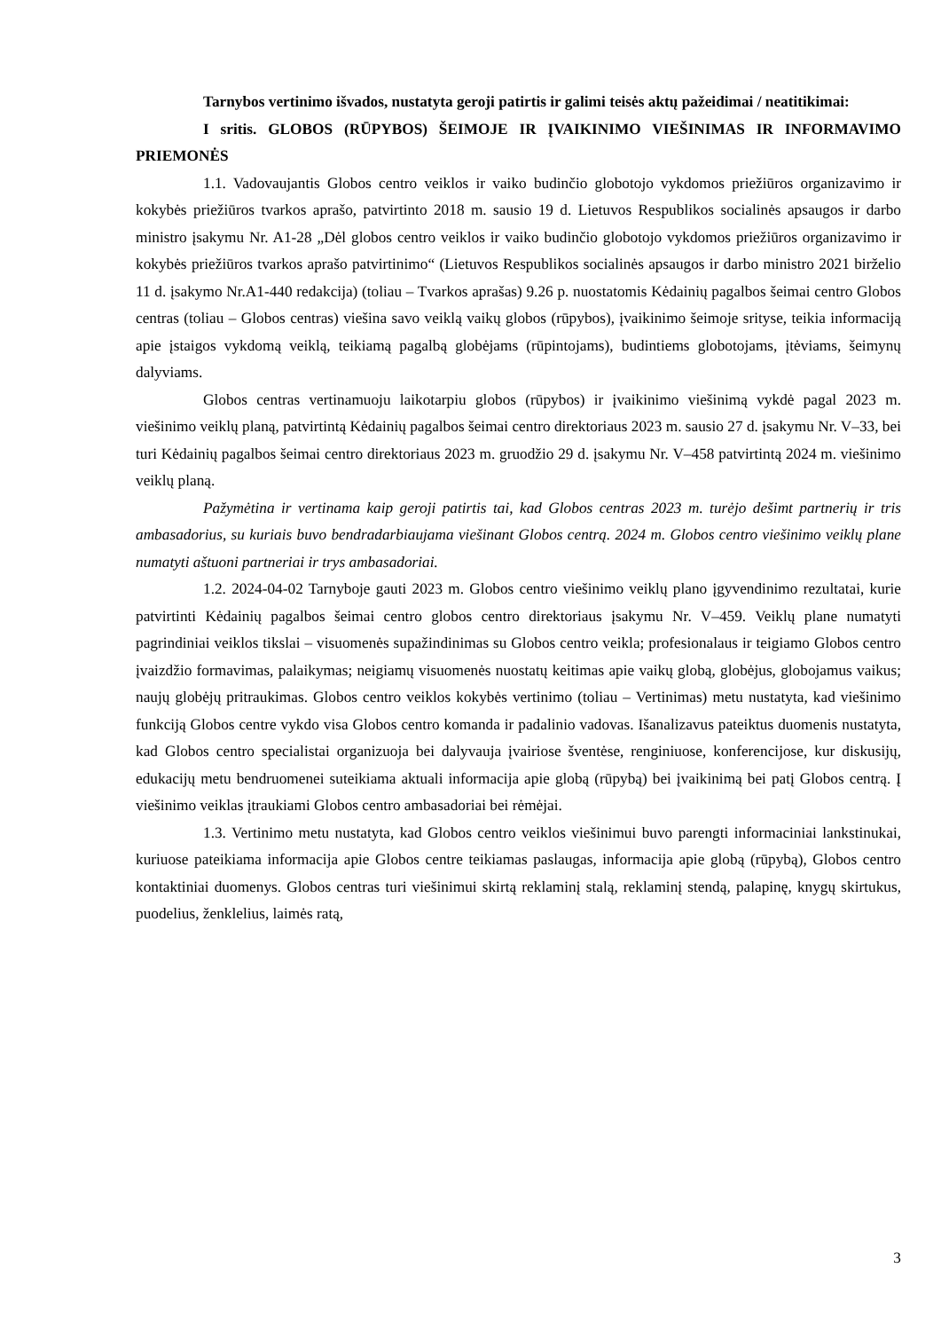Tarnybos vertinimo išvados, nustatyta geroji patirtis ir galimi teisės aktų pažeidimai / neatitikimai:
I sritis. GLOBOS (RŪPYBOS) ŠEIMOJE IR ĮVAIKINIMO VIEŠINIMAS IR INFORMAVIMO PRIEMONĖS
1.1. Vadovaujantis Globos centro veiklos ir vaiko budinčio globotojo vykdomos priežiūros organizavimo ir kokybės priežiūros tvarkos aprašo, patvirtinto 2018 m. sausio 19 d. Lietuvos Respublikos socialinės apsaugos ir darbo ministro įsakymu Nr. A1-28 „Dėl globos centro veiklos ir vaiko budinčio globotojo vykdomos priežiūros organizavimo ir kokybės priežiūros tvarkos aprašo patvirtinimo“ (Lietuvos Respublikos socialinės apsaugos ir darbo ministro 2021 birželio 11 d. įsakymo Nr.A1-440 redakcija) (toliau – Tvarkos aprašas) 9.26 p. nuostatomis Kėdainių pagalbos šeimai centro Globos centras (toliau – Globos centras) viešina savo veiklą vaikų globos (rūpybos), įvaikinimo šeimoje srityse, teikia informaciją apie įstaigos vykdomą veiklą, teikiamą pagalbą globėjams (rūpintojams), budintiems globotojams, įtėviams, šeimynų dalyviams.
Globos centras vertinamuoju laikotarpiu globos (rūpybos) ir įvaikinimo viešinimą vykdė pagal 2023 m. viešinimo veiklų planą, patvirtintą Kėdainių pagalbos šeimai centro direktoriaus 2023 m. sausio 27 d. įsakymu Nr. V–33, bei turi Kėdainių pagalbos šeimai centro direktoriaus 2023 m. gruodžio 29 d. įsakymu Nr. V–458 patvirtintą 2024 m. viešinimo veiklų planą.
Pažymėtina ir vertinama kaip geroji patirtis tai, kad Globos centras 2023 m. turėjo dešimt partnerių ir tris ambasadorius, su kuriais buvo bendradarbiaujama viešinant Globos centrą. 2024 m. Globos centro viešinimo veiklų plane numatyti aštuoni partneriai ir trys ambasadoriai.
1.2. 2024-04-02 Tarnyboje gauti 2023 m. Globos centro viešinimo veiklų plano įgyvendinimo rezultatai, kurie patvirtinti Kėdainių pagalbos šeimai centro globos centro direktoriaus įsakymu Nr. V–459. Veiklų plane numatyti pagrindiniai veiklos tikslai – visuomenės supažindinimas su Globos centro veikla; profesionalaus ir teigiamo Globos centro įvaizdžio formavimas, palaikymas; neigiamų visuomenės nuostatų keitimas apie vaikų globą, globėjus, globojamus vaikus; naujų globėjų pritraukimas. Globos centro veiklos kokybės vertinimo (toliau – Vertinimas) metu nustatyta, kad viešinimo funkciją Globos centre vykdo visa Globos centro komanda ir padalinio vadovas. Išanalizavus pateiktus duomenis nustatyta, kad Globos centro specialistai organizuoja bei dalyvauja įvairiose šventėse, renginiuose, konferencijose, kur diskusijų, edukacijų metu bendruomenei suteikiama aktuali informacija apie globą (rūpybą) bei įvaikinimą bei patį Globos centrą. Į viešinimo veiklas įtraukiami Globos centro ambasadoriai bei rėmėjai.
1.3. Vertinimo metu nustatyta, kad Globos centro veiklos viešinimui buvo parengti informaciniai lankstinukai, kuriuose pateikiama informacija apie Globos centre teikiamas paslaugas, informacija apie globą (rūpybą), Globos centro kontaktiniai duomenys. Globos centras turi viešinimui skirtą reklaminį stalą, reklaminį stendą, palapinę, knygų skirtukus, puodelius, ženklelius, laimės ratą,
3